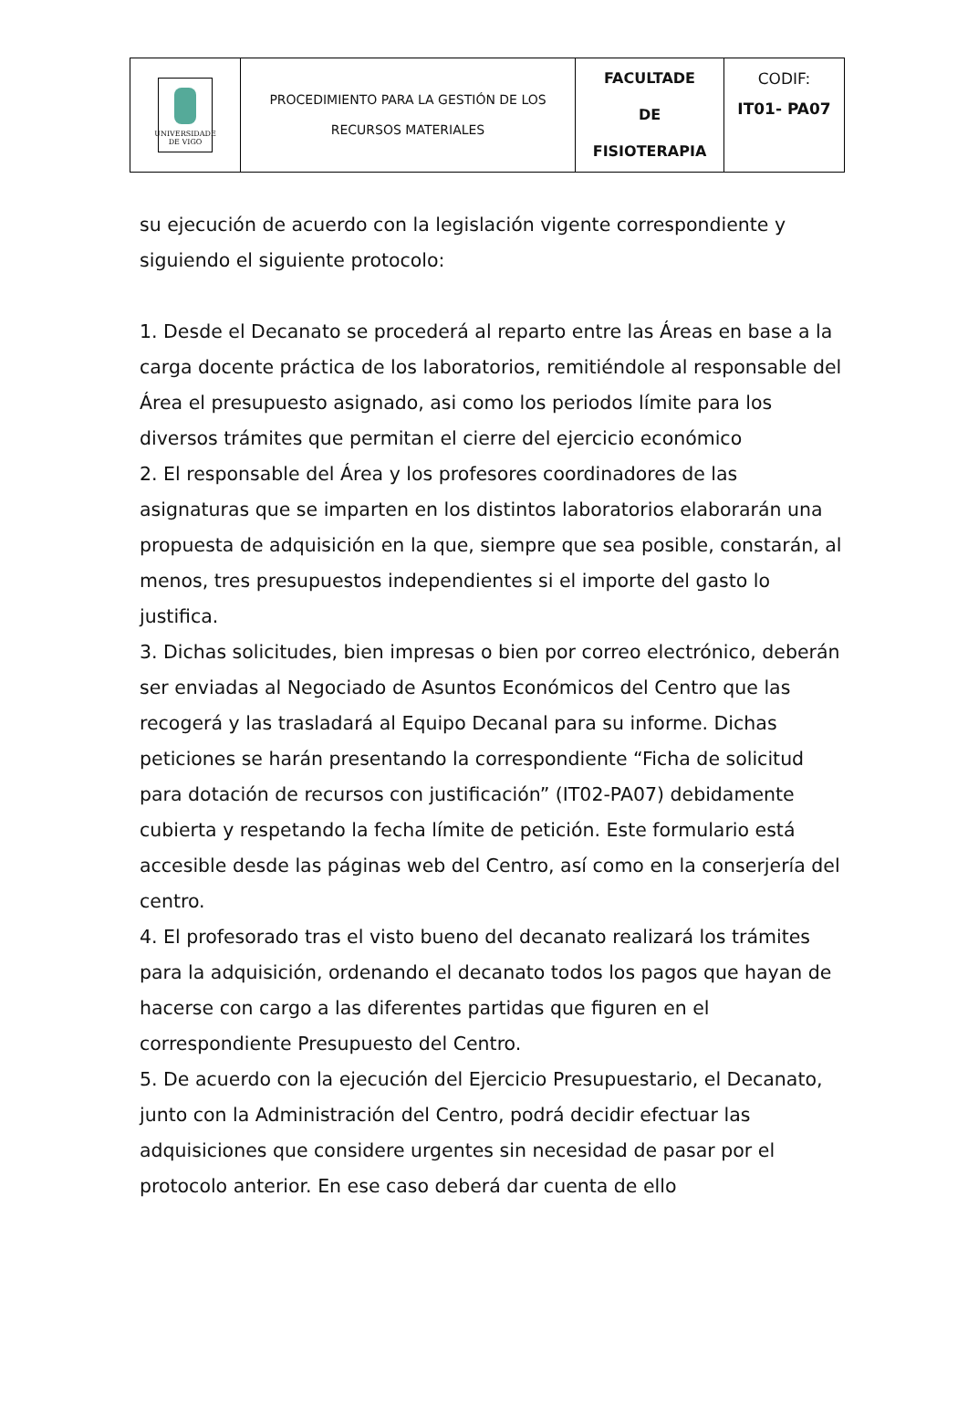| UNIVERSIDADE DE VIGO | PROCEDIMIENTO PARA LA GESTIÓN DE LOS RECURSOS MATERIALES | FACULTADE DE FISIOTERAPIA | CODIF: IT01- PA07 |
su ejecución de acuerdo con la legislación vigente correspondiente y siguiendo el siguiente protocolo:
1. Desde el Decanato se procederá al reparto entre las Áreas en base a la carga docente práctica de los laboratorios, remitiéndole al responsable del Área el presupuesto asignado, asi como los periodos límite para los diversos trámites que permitan el cierre del ejercicio económico
2. El responsable del Área y los profesores coordinadores de las asignaturas que se imparten en los distintos laboratorios elaborarán una propuesta de adquisición en la que, siempre que sea posible, constarán, al menos, tres presupuestos independientes si el importe del gasto lo justifica.
3. Dichas solicitudes, bien impresas o bien por correo electrónico, deberán ser enviadas al Negociado de Asuntos Económicos del Centro que las recogerá y las trasladará al Equipo Decanal para su informe. Dichas peticiones se harán presentando la correspondiente “Ficha de solicitud para dotación de recursos con justificación” (IT02-PA07) debidamente cubierta y respetando la fecha límite de petición. Este formulario está accesible desde las páginas web del Centro, así como en la conserjería del centro.
4. El profesorado tras el visto bueno del decanato realizará los trámites para la adquisición, ordenando el decanato todos los pagos que hayan de hacerse con cargo a las diferentes partidas que figuren en el correspondiente Presupuesto del Centro.
5. De acuerdo con la ejecución del Ejercicio Presupuestario, el Decanato, junto con la Administración del Centro, podrá decidir efectuar las adquisiciones que considere urgentes sin necesidad de pasar por el protocolo anterior. En ese caso deberá dar cuenta de ello